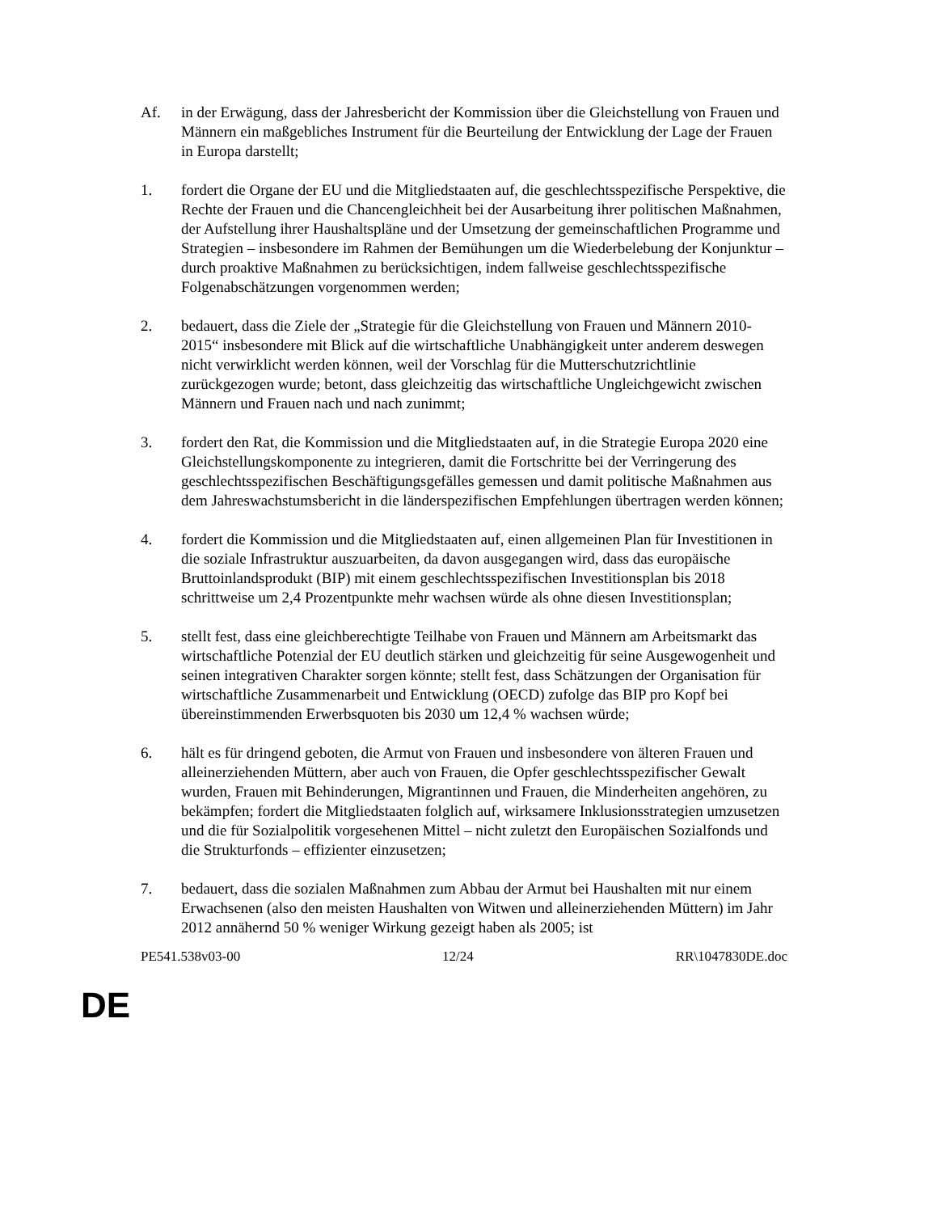Af. in der Erwägung, dass der Jahresbericht der Kommission über die Gleichstellung von Frauen und Männern ein maßgebliches Instrument für die Beurteilung der Entwicklung der Lage der Frauen in Europa darstellt;
1. fordert die Organe der EU und die Mitgliedstaaten auf, die geschlechtsspezifische Perspektive, die Rechte der Frauen und die Chancengleichheit bei der Ausarbeitung ihrer politischen Maßnahmen, der Aufstellung ihrer Haushaltspläne und der Umsetzung der gemeinschaftlichen Programme und Strategien – insbesondere im Rahmen der Bemühungen um die Wiederbelebung der Konjunktur – durch proaktive Maßnahmen zu berücksichtigen, indem fallweise geschlechtsspezifische Folgenabschätzungen vorgenommen werden;
2. bedauert, dass die Ziele der „Strategie für die Gleichstellung von Frauen und Männern 2010-2015“ insbesondere mit Blick auf die wirtschaftliche Unabhängigkeit unter anderem deswegen nicht verwirklicht werden können, weil der Vorschlag für die Mutterschutzrichtlinie zurückgezogen wurde; betont, dass gleichzeitig das wirtschaftliche Ungleichgewicht zwischen Männern und Frauen nach und nach zunimmt;
3. fordert den Rat, die Kommission und die Mitgliedstaaten auf, in die Strategie Europa 2020 eine Gleichstellungskomponente zu integrieren, damit die Fortschritte bei der Verringerung des geschlechtsspezifischen Beschäftigungsgefälles gemessen und damit politische Maßnahmen aus dem Jahreswachstumsbericht in die länderspezifischen Empfehlungen übertragen werden können;
4. fordert die Kommission und die Mitgliedstaaten auf, einen allgemeinen Plan für Investitionen in die soziale Infrastruktur auszuarbeiten, da davon ausgegangen wird, dass das europäische Bruttoinlandsprodukt (BIP) mit einem geschlechtsspezifischen Investitionsplan bis 2018 schrittweise um 2,4 Prozentpunkte mehr wachsen würde als ohne diesen Investitionsplan;
5. stellt fest, dass eine gleichberechtigte Teilhabe von Frauen und Männern am Arbeitsmarkt das wirtschaftliche Potenzial der EU deutlich stärken und gleichzeitig für seine Ausgewogenheit und seinen integrativen Charakter sorgen könnte; stellt fest, dass Schätzungen der Organisation für wirtschaftliche Zusammenarbeit und Entwicklung (OECD) zufolge das BIP pro Kopf bei übereinstimmenden Erwerbsquoten bis 2030 um 12,4 % wachsen würde;
6. hält es für dringend geboten, die Armut von Frauen und insbesondere von älteren Frauen und alleinerziehenden Müttern, aber auch von Frauen, die Opfer geschlechtsspezifischer Gewalt wurden, Frauen mit Behinderungen, Migrantinnen und Frauen, die Minderheiten angehören, zu bekämpfen; fordert die Mitgliedstaaten folglich auf, wirksamere Inklusionsstrategien umzusetzen und die für Sozialpolitik vorgesehenen Mittel – nicht zuletzt den Europäischen Sozialfonds und die Strukturfonds – effizienter einzusetzen;
7. bedauert, dass die sozialen Maßnahmen zum Abbau der Armut bei Haushalten mit nur einem Erwachsenen (also den meisten Haushalten von Witwen und alleinerziehenden Müttern) im Jahr 2012 annähernd 50 % weniger Wirkung gezeigt haben als 2005; ist
PE541.538v03-00 12/24 RR\1047830DE.doc
DE